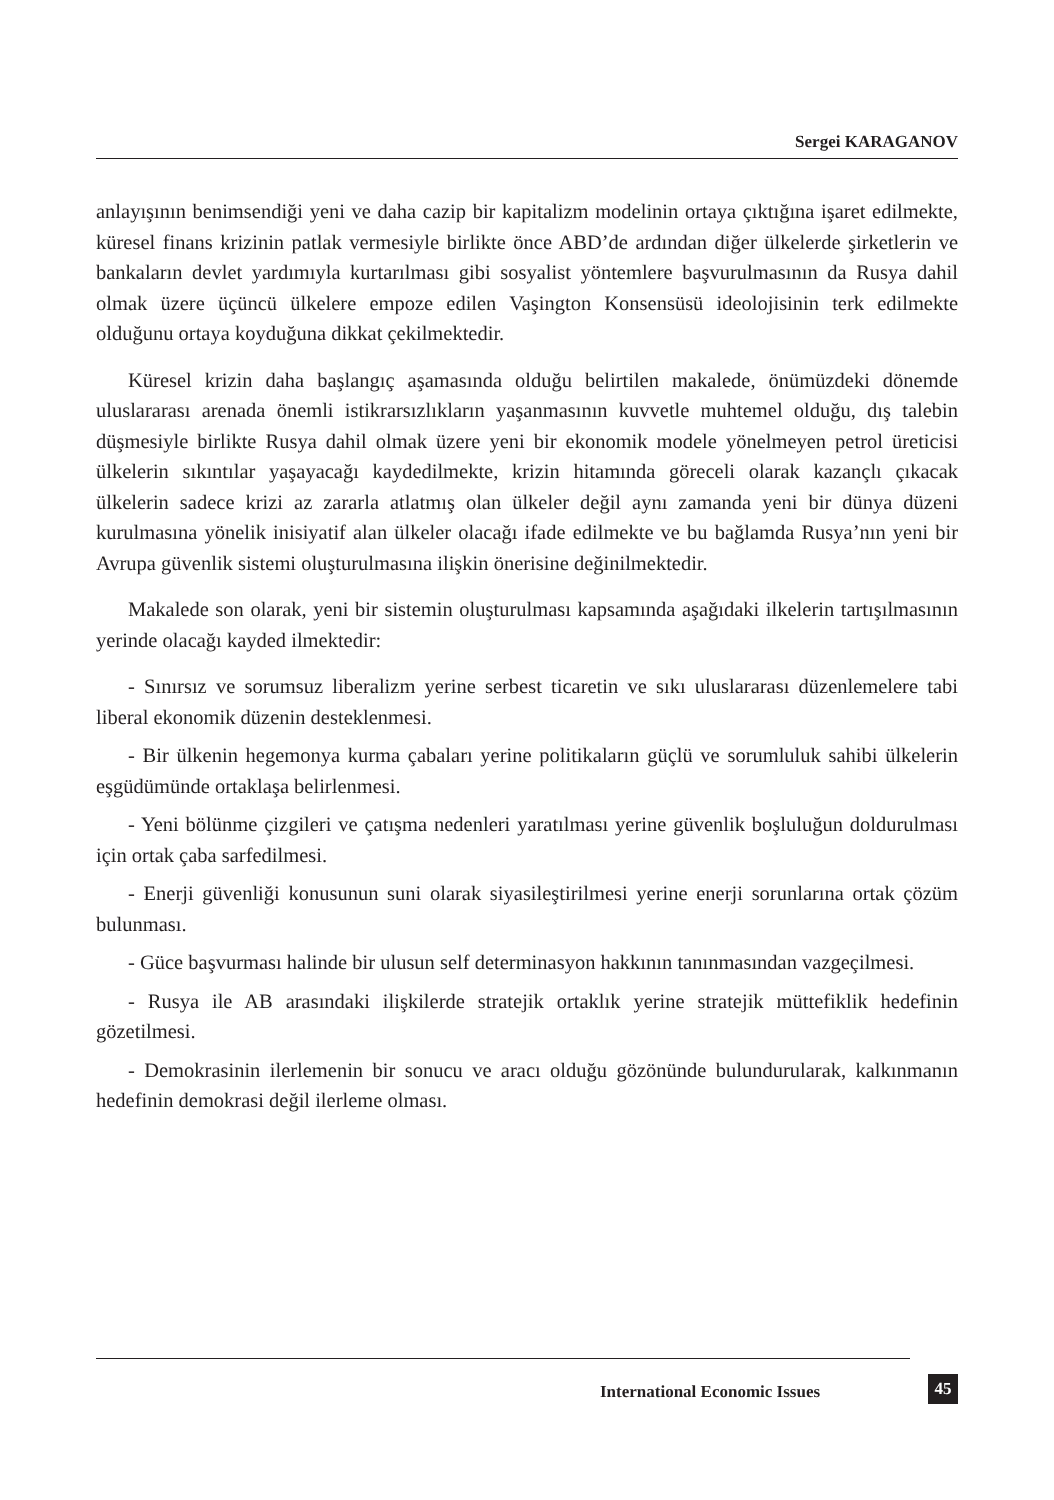Sergei KARAGANOV
anlayışının benimsendiği yeni ve daha cazip bir kapitalizm modelinin ortaya çıktığına işaret edilmekte, küresel finans krizinin patlak vermesiyle birlikte önce ABD’de ardından diğer ülkelerde şirketlerin ve bankaların devlet yardımıyla kurtarılması gibi sosyalist yöntemlere başvurulmasının da Rusya dahil olmak üzere üçüncü ülkelere empoze edilen Vaşington Konsensüsü ideolojisinin terk edilmekte olduğunu ortaya koyduğuna dikkat çekilmektedir.
Küresel krizin daha başlangıç aşamasında olduğu belirtilen makalede, önümüzdeki dönemde uluslararası arenada önemli istikrarsızlıkların yaşanmasının kuvvetle muhtemel olduğu, dış talebin düşmesiyle birlikte Rusya dahil olmak üzere yeni bir ekonomik modele yönelmeyen petrol üreticisi ülkelerin sıkıntılar yaşayacağı kaydedilmekte, krizin hitamında göreceli olarak kazançlı çıkacak ülkelerin sadece krizi az zararla atlatmış olan ülkeler değil aynı zamanda yeni bir dünya düzeni kurulmasına yönelik inisiyatif alan ülkeler olacağı ifade edilmekte ve bu bağlamda Rusya’nın yeni bir Avrupa güvenlik sistemi oluşturulmasına ilişkin önerisine değinilmektedir.
Makalede son olarak, yeni bir sistemin oluşturulması kapsamında aşağıdaki ilkelerin tartışılmasının yerinde olacağı kayded ilmektedir:
- Sınırsız ve sorumsuz liberalizm yerine serbest ticaretin ve sıkı uluslararası düzenlemelere tabi liberal ekonomik düzenin desteklenmesi.
- Bir ülkenin hegemonya kurma çabaları yerine politikaların güçlü ve sorumluluk sahibi ülkelerin eşgüdümünde ortaklaşa belirlenmesi.
- Yeni bölünme çizgileri ve çatışma nedenleri yaratılması yerine güvenlik boşluluğun doldurulması için ortak çaba sarfedilmesi.
- Enerji güvenliği konusunun suni olarak siyasileştirilmesi yerine enerji sorunlarına ortak çözüm bulunması.
- Güce başvurması halinde bir ulusun self determinasyon hakkının tanınmasından vazgeçilmesi.
- Rusya ile AB arasındaki ilişkilerde stratejik ortaklık yerine stratejik müttefiklik hedefinin gözetilmesi.
- Demokrasinin ilerlemenin bir sonucu ve aracı olduğu gözönünde bulundurularak, kalkınmanın hedefinin demokrasi değil ilerleme olması.
International Economic Issues 45